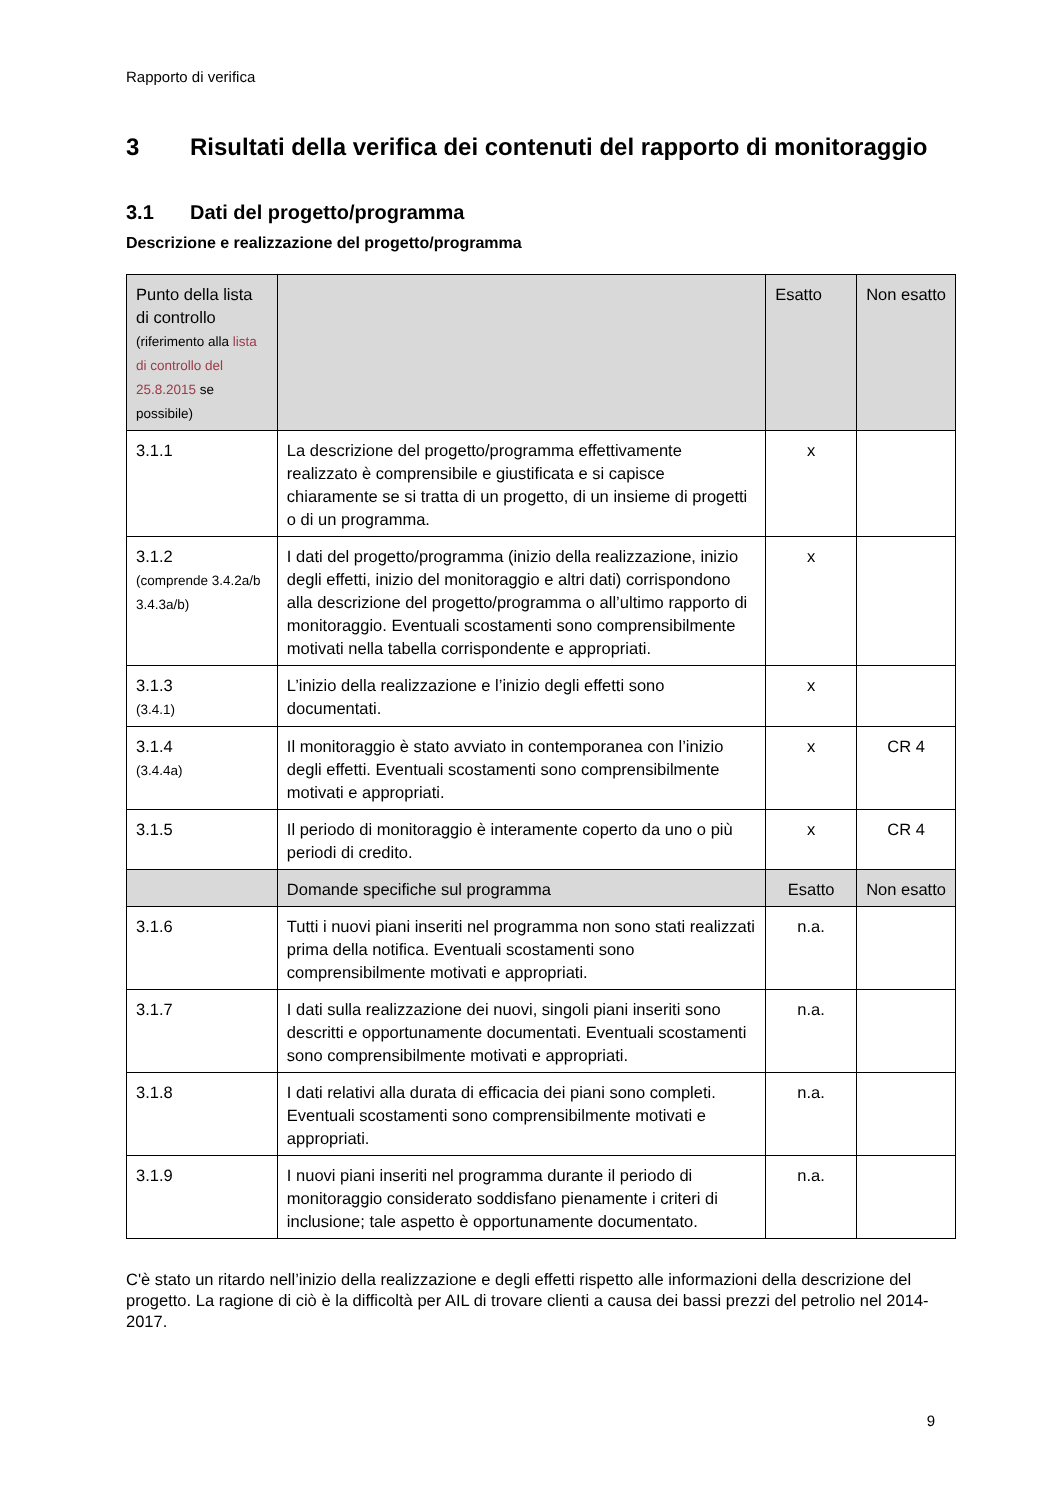Rapporto di verifica
3 Risultati della verifica dei contenuti del rapporto di monitoraggio
3.1 Dati del progetto/programma
Descrizione e realizzazione del progetto/programma
| Punto della lista di controllo (riferimento alla lista di controllo del 25.8.2015 se possibile) | | Esatto | Non esatto |
| --- | --- | --- | --- |
| 3.1.1 | La descrizione del progetto/programma effettivamente realizzato è comprensibile e giustificata e si capisce chiaramente se si tratta di un progetto, di un insieme di progetti o di un programma. | x | |
| 3.1.2 (comprende 3.4.2a/b 3.4.3a/b) | I dati del progetto/programma (inizio della realizzazione, inizio degli effetti, inizio del monitoraggio e altri dati) corrispondono alla descrizione del progetto/programma o all’ultimo rapporto di monitoraggio. Eventuali scostamenti sono comprensibilmente motivati nella tabella corrispondente e appropriati. | x | |
| 3.1.3 (3.4.1) | L’inizio della realizzazione e l’inizio degli effetti sono documentati. | x | |
| 3.1.4 (3.4.4a) | Il monitoraggio è stato avviato in contemporanea con l’inizio degli effetti. Eventuali scostamenti sono comprensibilmente motivati e appropriati. | x | CR 4 |
| 3.1.5 | Il periodo di monitoraggio è interamente coperto da uno o più periodi di credito. | x | CR 4 |
| | Domande specifiche sul programma | Esatto | Non esatto |
| 3.1.6 | Tutti i nuovi piani inseriti nel programma non sono stati realizzati prima della notifica. Eventuali scostamenti sono comprensibilmente motivati e appropriati. | n.a. | |
| 3.1.7 | I dati sulla realizzazione dei nuovi, singoli piani inseriti sono descritti e opportunamente documentati. Eventuali scostamenti sono comprensibilmente motivati e appropriati. | n.a. | |
| 3.1.8 | I dati relativi alla durata di efficacia dei piani sono completi. Eventuali scostamenti sono comprensibilmente motivati e appropriati. | n.a. | |
| 3.1.9 | I nuovi piani inseriti nel programma durante il periodo di monitoraggio considerato soddisfano pienamente i criteri di inclusione; tale aspetto è opportunamente documentato. | n.a. | |
C'è stato un ritardo nell’inizio della realizzazione e degli effetti rispetto alle informazioni della descrizione del progetto. La ragione di ciò è la difficoltà per AIL di trovare clienti a causa dei bassi prezzi del petrolio nel 2014-2017.
9